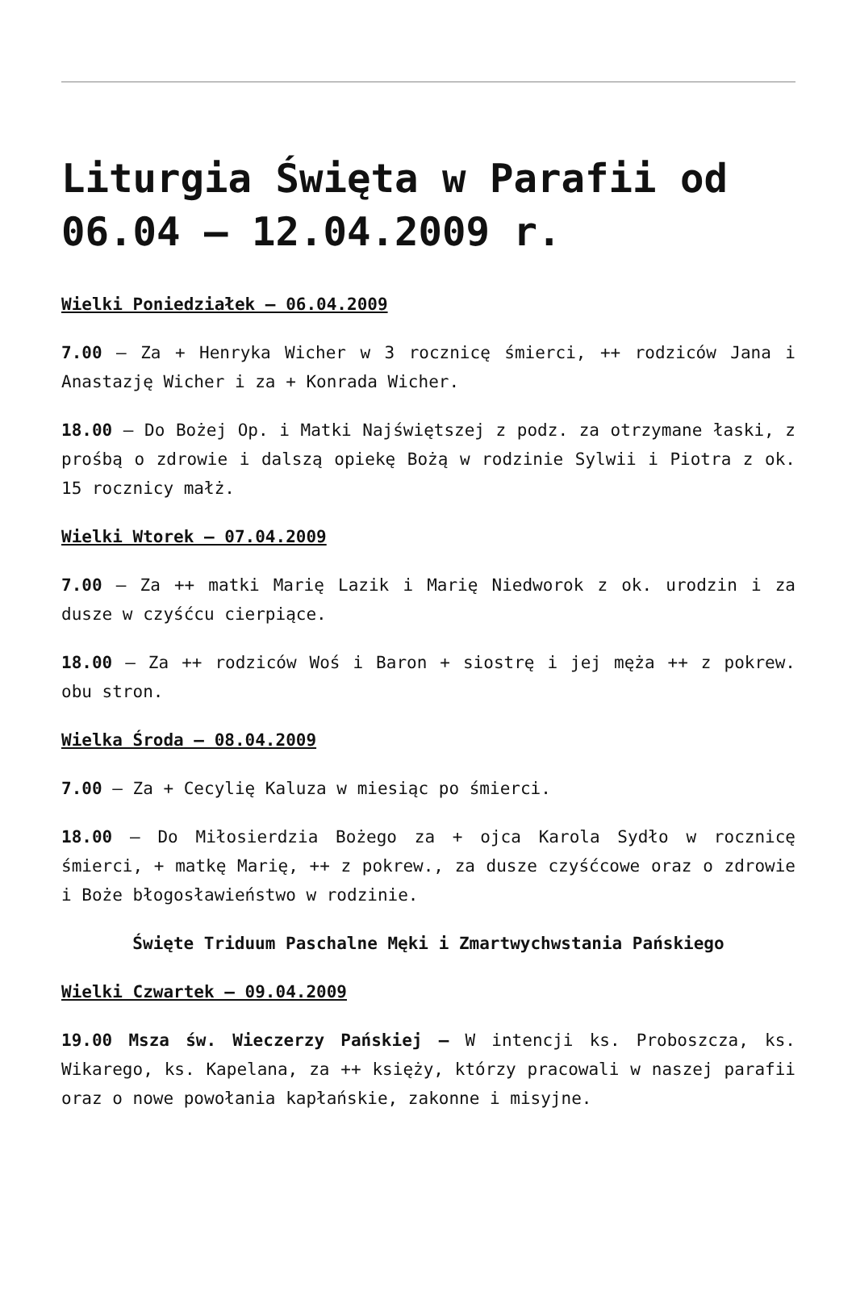Liturgia Święta w Parafii od 06.04 – 12.04.2009 r.
Wielki Poniedziałek – 06.04.2009
7.00 – Za + Henryka Wicher w 3 rocznicę śmierci, ++ rodziców Jana i Anastazję Wicher i za + Konrada Wicher.
18.00 – Do Bożej Op. i Matki Najświętszej z podz. za otrzymane łaski, z prośbą o zdrowie i dalszą opiekę Bożą w rodzinie Sylwii i Piotra z ok. 15 rocznicy małż.
Wielki Wtorek – 07.04.2009
7.00 – Za ++ matki Marię Lazik i Marię Niedworok z ok. urodzin i za dusze w czyśćcu cierpiące.
18.00 – Za ++ rodziców Woś i Baron + siostrę i jej męża ++ z pokrew. obu stron.
Wielka Środa – 08.04.2009
7.00 – Za + Cecylię Kaluza w miesiąc po śmierci.
18.00 – Do Miłosierdzia Bożego za + ojca Karola Sydło w rocznicę śmierci, + matkę Marię, ++ z pokrew., za dusze czyśćcowe oraz o zdrowie i Boże błogosławieństwo w rodzinie.
Święte Triduum Paschalne Męki i Zmartwychwstania Pańskiego
Wielki Czwartek – 09.04.2009
19.00 Msza św. Wieczerzy Pańskiej – W intencji ks. Proboszcza, ks. Wikarego, ks. Kapelana, za ++ księży, którzy pracowali w naszej parafii oraz o nowe powołania kapłańskie, zakonne i misyjne.